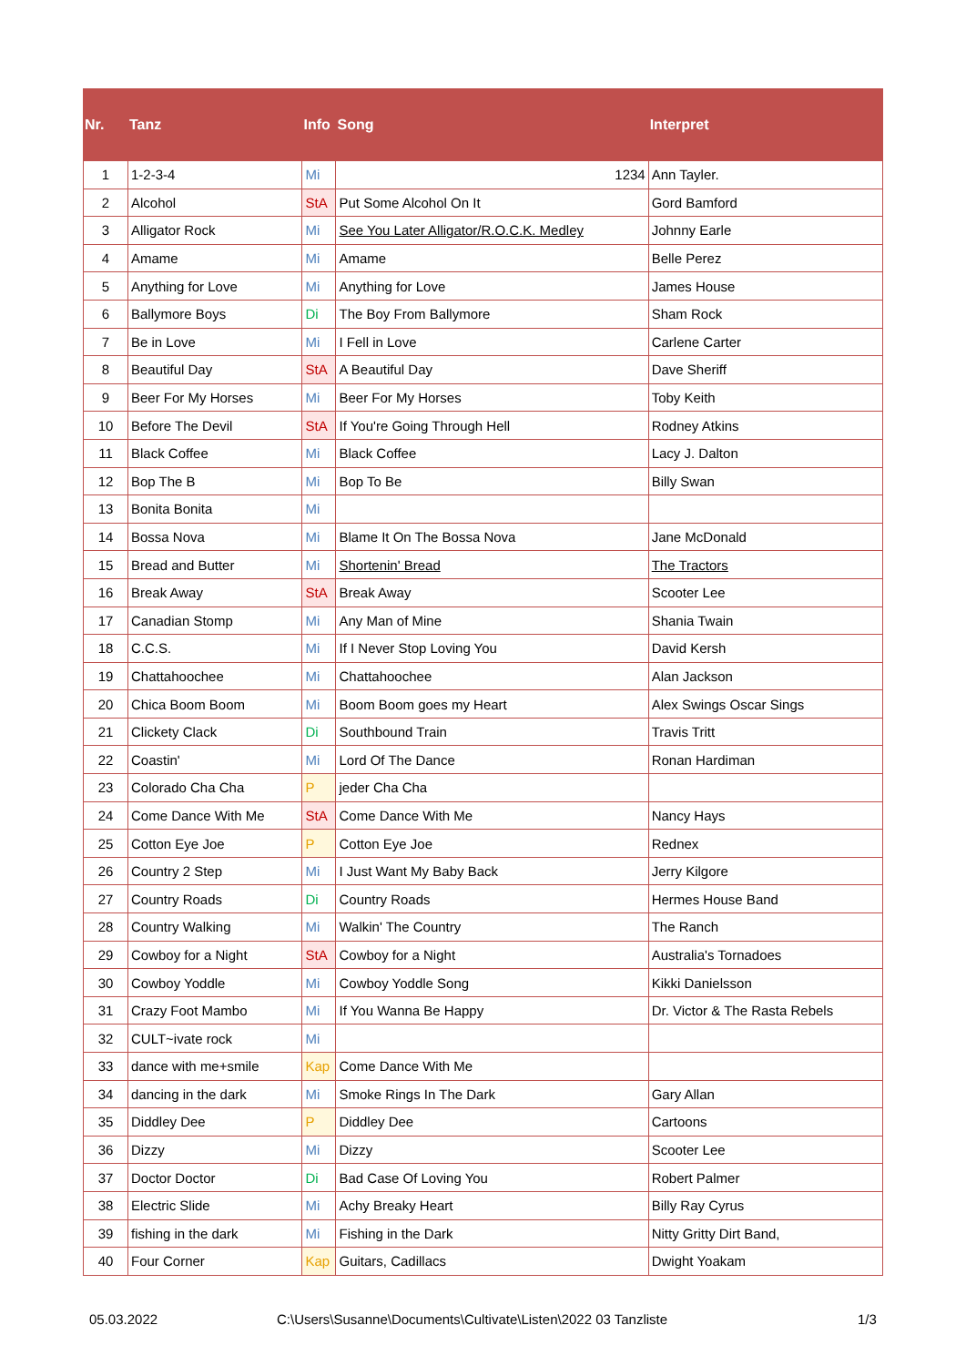| Nr. | Tanz | Info | Song | Interpret |
| --- | --- | --- | --- | --- |
| 1 | 1-2-3-4 | Mi | 1234 | Ann Tayler. |
| 2 | Alcohol | StA | Put Some Alcohol On It | Gord Bamford |
| 3 | Alligator Rock | Mi | See You Later Alligator/R.O.C.K. Medley | Johnny Earle |
| 4 | Amame | Mi | Amame | Belle Perez |
| 5 | Anything for Love | Mi | Anything for Love | James House |
| 6 | Ballymore Boys | Di | The Boy From Ballymore | Sham Rock |
| 7 | Be in Love | Mi | I Fell in Love | Carlene Carter |
| 8 | Beautiful Day | StA | A Beautiful Day | Dave Sheriff |
| 9 | Beer For My Horses | Mi | Beer For My Horses | Toby Keith |
| 10 | Before The Devil | StA | If You're Going Through Hell | Rodney Atkins |
| 11 | Black Coffee | Mi | Black Coffee | Lacy J. Dalton |
| 12 | Bop The B | Mi | Bop To Be | Billy Swan |
| 13 | Bonita Bonita | Mi | | |
| 14 | Bossa Nova | Mi | Blame It On The Bossa Nova | Jane McDonald |
| 15 | Bread and Butter | Mi | Shortenin' Bread | The Tractors |
| 16 | Break Away | StA | Break Away | Scooter Lee |
| 17 | Canadian Stomp | Mi | Any Man of Mine | Shania Twain |
| 18 | C.C.S. | Mi | If I Never Stop Loving You | David Kersh |
| 19 | Chattahoochee | Mi | Chattahoochee | Alan Jackson |
| 20 | Chica Boom Boom | Mi | Boom Boom goes my Heart | Alex Swings Oscar Sings |
| 21 | Clickety Clack | Di | Southbound Train | Travis Tritt |
| 22 | Coastin' | Mi | Lord Of The Dance | Ronan Hardiman |
| 23 | Colorado Cha Cha | P | jeder Cha Cha | |
| 24 | Come Dance With Me | StA | Come Dance With Me | Nancy Hays |
| 25 | Cotton Eye Joe | P | Cotton Eye Joe | Rednex |
| 26 | Country 2 Step | Mi | I Just Want My Baby Back | Jerry Kilgore |
| 27 | Country Roads | Di | Country Roads | Hermes House Band |
| 28 | Country Walking | Mi | Walkin' The Country | The Ranch |
| 29 | Cowboy for a Night | StA | Cowboy for a Night | Australia's Tornadoes |
| 30 | Cowboy Yoddle | Mi | Cowboy Yoddle Song | Kikki Danielsson |
| 31 | Crazy Foot Mambo | Mi | If You Wanna Be Happy | Dr. Victor & The Rasta Rebels |
| 32 | CULT~ivate rock | Mi | | |
| 33 | dance with me+smile | Kap | Come Dance With Me | |
| 34 | dancing in the dark | Mi | Smoke Rings In The Dark | Gary Allan |
| 35 | Diddley Dee | P | Diddley Dee | Cartoons |
| 36 | Dizzy | Mi | Dizzy | Scooter Lee |
| 37 | Doctor Doctor | Di | Bad Case Of Loving You | Robert Palmer |
| 38 | Electric Slide | Mi | Achy Breaky Heart | Billy Ray Cyrus |
| 39 | fishing in the dark | Mi | Fishing in the Dark | Nitty Gritty Dirt Band, |
| 40 | Four Corner | Kap | Guitars, Cadillacs | Dwight Yoakam |
05.03.2022
C:\Users\Susanne\Documents\Cultivate\Listen\2022 03 Tanzliste
1/3